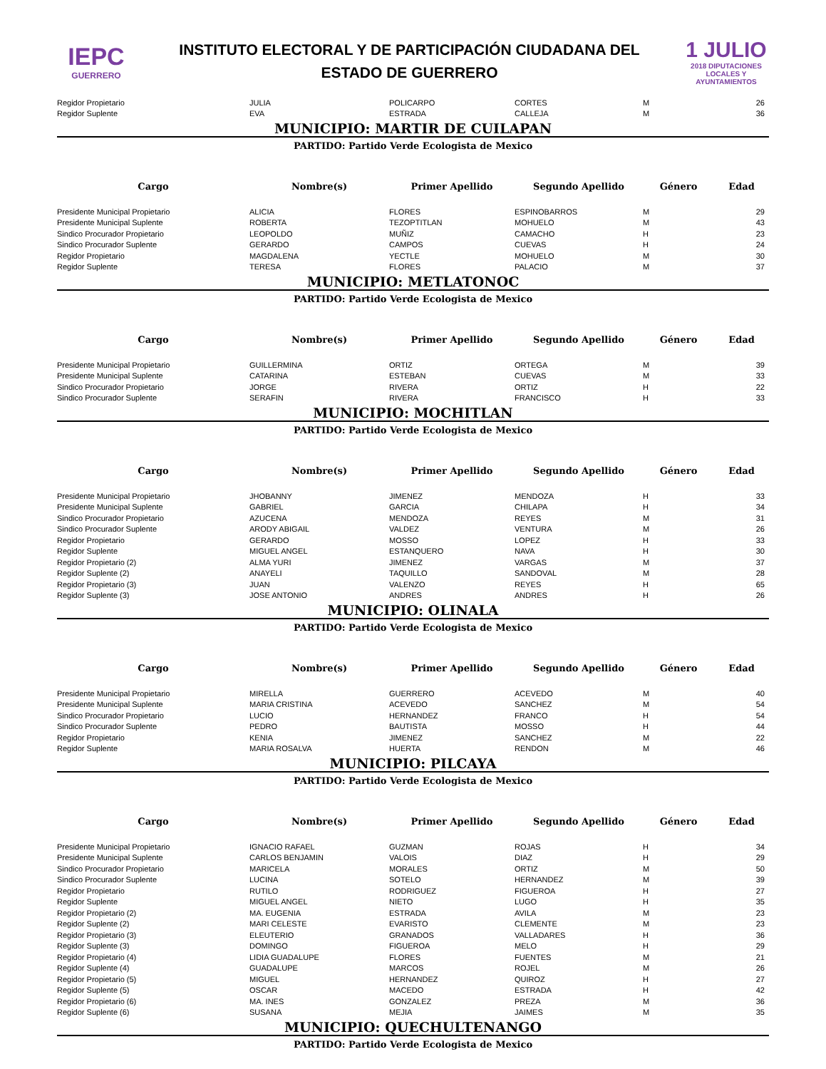IEPC
GUERRERO
INSTITUTO ELECTORAL Y DE PARTICIPACIÓN CIUDADANA DEL
ESTADO DE GUERRERO
1 JULIO
2018 DIPUTACIONES LOCALES Y AYUNTAMIENTOS
| Regidor Propietario | JULIA | POLICARPO | CORTES | M | 26 |
| Regidor Suplente | EVA | ESTRADA | CALLEJA | M | 36 |
MUNICIPIO: MARTIR DE CUILAPAN
PARTIDO: Partido Verde Ecologista de Mexico
| Cargo | Nombre(s) | Primer Apellido | Segundo Apellido | Género | Edad |
| --- | --- | --- | --- | --- | --- |
| Presidente Municipal Propietario | ALICIA | FLORES | ESPINOBARROS | M | 29 |
| Presidente Municipal Suplente | ROBERTA | TEZOPTITLAN | MOHUELO | M | 43 |
| Sindico Procurador Propietario | LEOPOLDO | MUÑIZ | CAMACHO | H | 23 |
| Sindico Procurador Suplente | GERARDO | CAMPOS | CUEVAS | H | 24 |
| Regidor Propietario | MAGDALENA | YECTLE | MOHUELO | M | 30 |
| Regidor Suplente | TERESA | FLORES | PALACIO | M | 37 |
MUNICIPIO: METLATONOC
PARTIDO: Partido Verde Ecologista de Mexico
| Cargo | Nombre(s) | Primer Apellido | Segundo Apellido | Género | Edad |
| --- | --- | --- | --- | --- | --- |
| Presidente Municipal Propietario | GUILLERMINA | ORTIZ | ORTEGA | M | 39 |
| Presidente Municipal Suplente | CATARINA | ESTEBAN | CUEVAS | M | 33 |
| Sindico Procurador Propietario | JORGE | RIVERA | ORTIZ | H | 22 |
| Sindico Procurador Suplente | SERAFIN | RIVERA | FRANCISCO | H | 33 |
MUNICIPIO: MOCHITLAN
PARTIDO: Partido Verde Ecologista de Mexico
| Cargo | Nombre(s) | Primer Apellido | Segundo Apellido | Género | Edad |
| --- | --- | --- | --- | --- | --- |
| Presidente Municipal Propietario | JHOBANNY | JIMENEZ | MENDOZA | H | 33 |
| Presidente Municipal Suplente | GABRIEL | GARCIA | CHILAPA | H | 34 |
| Sindico Procurador Propietario | AZUCENA | MENDOZA | REYES | M | 31 |
| Sindico Procurador Suplente | ARODY ABIGAIL | VALDEZ | VENTURA | M | 26 |
| Regidor Propietario | GERARDO | MOSSO | LOPEZ | H | 33 |
| Regidor Suplente | MIGUEL ANGEL | ESTANQUERO | NAVA | H | 30 |
| Regidor Propietario (2) | ALMA YURI | JIMENEZ | VARGAS | M | 37 |
| Regidor Suplente (2) | ANAYELI | TAQUILLO | SANDOVAL | M | 28 |
| Regidor Propietario (3) | JUAN | VALENZO | REYES | H | 65 |
| Regidor Suplente (3) | JOSE ANTONIO | ANDRES | ANDRES | H | 26 |
MUNICIPIO: OLINALA
PARTIDO: Partido Verde Ecologista de Mexico
| Cargo | Nombre(s) | Primer Apellido | Segundo Apellido | Género | Edad |
| --- | --- | --- | --- | --- | --- |
| Presidente Municipal Propietario | MIRELLA | GUERRERO | ACEVEDO | M | 40 |
| Presidente Municipal Suplente | MARIA CRISTINA | ACEVEDO | SANCHEZ | M | 54 |
| Sindico Procurador Propietario | LUCIO | HERNANDEZ | FRANCO | H | 54 |
| Sindico Procurador Suplente | PEDRO | BAUTISTA | MOSSO | H | 44 |
| Regidor Propietario | KENIA | JIMENEZ | SANCHEZ | M | 22 |
| Regidor Suplente | MARIA ROSALVA | HUERTA | RENDON | M | 46 |
MUNICIPIO: PILCAYA
PARTIDO: Partido Verde Ecologista de Mexico
| Cargo | Nombre(s) | Primer Apellido | Segundo Apellido | Género | Edad |
| --- | --- | --- | --- | --- | --- |
| Presidente Municipal Propietario | IGNACIO RAFAEL | GUZMAN | ROJAS | H | 34 |
| Presidente Municipal Suplente | CARLOS BENJAMIN | VALOIS | DIAZ | H | 29 |
| Sindico Procurador Propietario | MARICELA | MORALES | ORTIZ | M | 50 |
| Sindico Procurador Suplente | LUCINA | SOTELO | HERNANDEZ | M | 39 |
| Regidor Propietario | RUTILO | RODRIGUEZ | FIGUEROA | H | 27 |
| Regidor Suplente | MIGUEL ANGEL | NIETO | LUGO | H | 35 |
| Regidor Propietario (2) | MA. EUGENIA | ESTRADA | AVILA | M | 23 |
| Regidor Suplente (2) | MARI CELESTE | EVARISTO | CLEMENTE | M | 23 |
| Regidor Propietario (3) | ELEUTERIO | GRANADOS | VALLADARES | H | 36 |
| Regidor Suplente (3) | DOMINGO | FIGUEROA | MELO | H | 29 |
| Regidor Propietario (4) | LIDIA GUADALUPE | FLORES | FUENTES | M | 21 |
| Regidor Suplente (4) | GUADALUPE | MARCOS | ROJEL | M | 26 |
| Regidor Propietario (5) | MIGUEL | HERNANDEZ | QUIROZ | H | 27 |
| Regidor Suplente (5) | OSCAR | MACEDO | ESTRADA | H | 42 |
| Regidor Propietario (6) | MA. INES | GONZALEZ | PREZA | M | 36 |
| Regidor Suplente (6) | SUSANA | MEJIA | JAIMES | M | 35 |
MUNICIPIO: QUECHULTENANGO
PARTIDO: Partido Verde Ecologista de Mexico